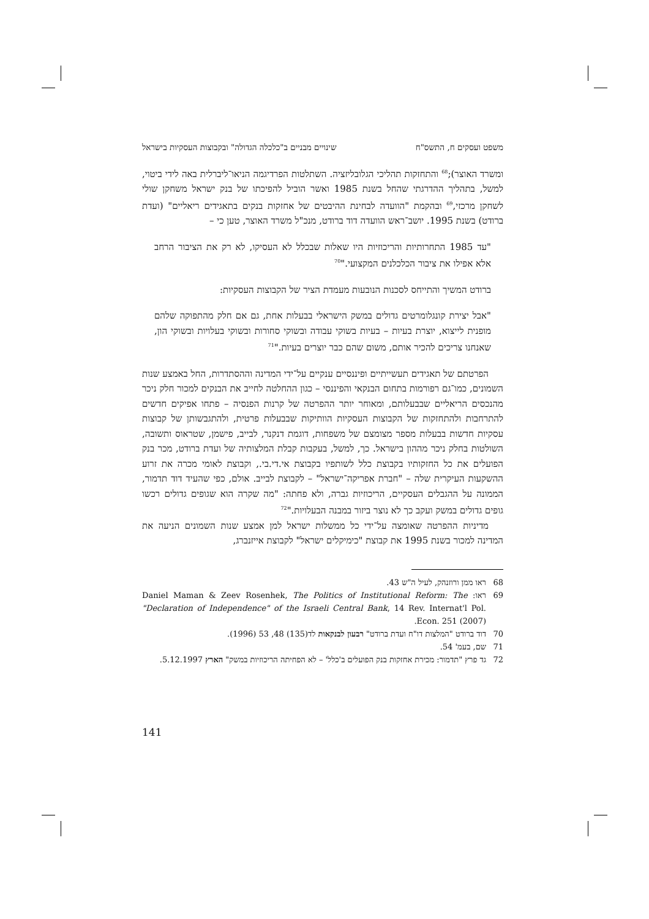משפט ועסקים ח, התשס"ח שינויים מבניים ב"כלכלה הגדולה" ובקבוצות העסקיות בישראל
ומשרד האוצר);<sup>68</sup> והתחזקות תהליכי הגלובליזציה. השתלטות הפרדיגמה הניאו־ליברלית באה לידי ביטוי, למשל, בתהליך ההדרגתי שהחל בשנת 1985 ואשר הוביל להפיכתו של בנק ישראל משחקן שולי לשחקן מרכזי,<sup>69</sup> ובהקמת "הוועדה לבחינת ההיבטים של אחזקות בנקים בתאגידים ריאליים" (ועדת ברודט) בשנת 1995. יושב־ראש הוועדה דוד ברודט, מנכ"ל משרד האוצר, טען כי –
"עד 1985 התחרותיות והריכוזיות היו שאלות שבכלל לא העסיקו, לא רק את הציבור הרחב אלא אפילו את ציבור הכלכלנים המקצועי."<sup>70</sup>
ברודט המשיך והתייחס לסכנות הנובעות מעמדת הציר של הקבוצות העסקיות:
"אבל יצירת קונגלומרטים גדולים במשק הישראלי בבעלות אחת, גם אם חלק מהתפוקה שלהם מופנית לייצוא, יוצרת בעיות – בעיות בשוקי עבודה ובשוקי סחורות ובשוקי בעלויות ובשוקי הון, שאנחנו צריכים להכיר אותם, משום שהם כבר יוצרים בעיות."<sup>71</sup>
הפרטתם של תאגידים תעשייתיים ופיננסיים ענקיים על־ידי המדינה וההסתדרות, החל באמצע שנות השמונים, כמו־גם רפורמות בתחום הבנקאי והפיננסי – כגון ההחלטה לחייב את הבנקים למכור חלק ניכר מהנכסים הריאליים שבבעלותם, ומאוחר יותר ההפרטה של קרנות הפנסיה – פתחו אפיקים חדשים להתרחבות ולהתחזקות של הקבוצות העסקיות הוותיקות שבבעלות פרטית, ולהתגבשותן של קבוצות עסקיות חדשות בבעלות מספר מצומצם של משפחות, דוגמת דנקנר, לבייב, פישמן, שטראוס ותשובה, השולטות בחלק ניכר מההון בישראל. כך, למשל, בעקבות קבלת המלצותיה של ועדת ברודט, מכר בנק הפועלים את כל החזקותיו בקבוצת כלל לשותפיו בקבוצת אי.די.בי., וקבוצת לאומי מכרה את זרוע ההשקעות העיקרית שלה – "חברת אפריקה־ישראל" – לקבוצת לבייב. אולם, כפי שהעיד דוד תדמור, הממונה על ההגבלים העסקיים, הריכוזיות גברה, ולא פחתה: "מה שקרה הוא שגופים גדולים רכשו גופים גדולים במשק ועקב כך לא נוצר ביזור במבנה הבעלויות."<sup>72</sup>
מדיניות ההפרטה שאומצה על־ידי כל ממשלות ישראל למן אמצע שנות השמונים הניעה את המדינה למכור בשנת 1995 את קבוצת "כימיקלים ישראל" לקבוצת אייזנברג,
68 ראו ממן ורוזנהק, לעיל ה"ש 43.
69 ראו: Daniel Maman & Zeev Rosenhek, The Politics of Institutional Reform: The "Declaration of Independence" of the Israeli Central Bank, 14 Rev. Internat'l Pol. Econ. 251 (2007).
70 דוד ברודט "המלצות דו"ח ועדת ברודט" רבעון לבנקאות לד(135) 48, 53 (1996).
71 שם, בעמ' 54.
72 גד פרץ "תדמור: מכירת אחזקות בנק הפועלים ב'כלל' – לא הפחיתה הריכוזיות במשק" הארץ 5.12.1997.
141